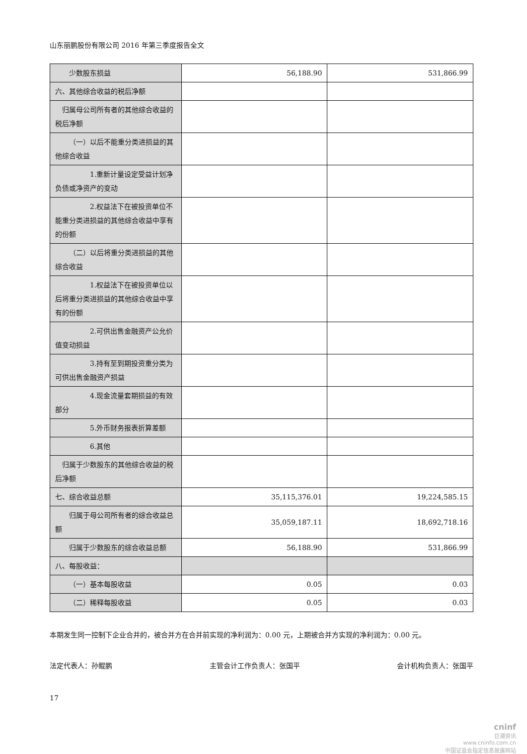山东丽鹏股份有限公司 2016 年第三季度报告全文
| 少数股东损益 | 56,188.90 | 531,866.99 |
| 六、其他综合收益的税后净额 | | |
| 归属母公司所有者的其他综合收益的税后净额 | | |
| （一）以后不能重分类进损益的其他综合收益 | | |
| 1.重新计量设定受益计划净负债或净资产的变动 | | |
| 2.权益法下在被投资单位不能重分类进损益的其他综合收益中享有的份额 | | |
| （二）以后将重分类进损益的其他综合收益 | | |
| 1.权益法下在被投资单位以后将重分类进损益的其他综合收益中享有的份额 | | |
| 2.可供出售金融资产公允价值变动损益 | | |
| 3.持有至到期投资重分类为可供出售金融资产损益 | | |
| 4.现金流量套期损益的有效部分 | | |
| 5.外币财务报表折算差额 | | |
| 6.其他 | | |
| 归属于少数股东的其他综合收益的税后净额 | | |
| 七、综合收益总额 | 35,115,376.01 | 19,224,585.15 |
| 归属于母公司所有者的综合收益总额 | 35,059,187.11 | 18,692,718.16 |
| 归属于少数股东的综合收益总额 | 56,188.90 | 531,866.99 |
| 八、每股收益： | | |
| （一）基本每股收益 | 0.05 | 0.03 |
| （二）稀释每股收益 | 0.05 | 0.03 |
本期发生同一控制下企业合并的，被合并方在合并前实现的净利润为：0.00 元，上期被合并方实现的净利润为：0.00 元。
法定代表人：孙鲲鹏 主管会计工作负责人：张国平 会计机构负责人：张国平
17
cninf
巨潮资讯
www.cninfo.com.cn
中国证监会指定信息披露网站